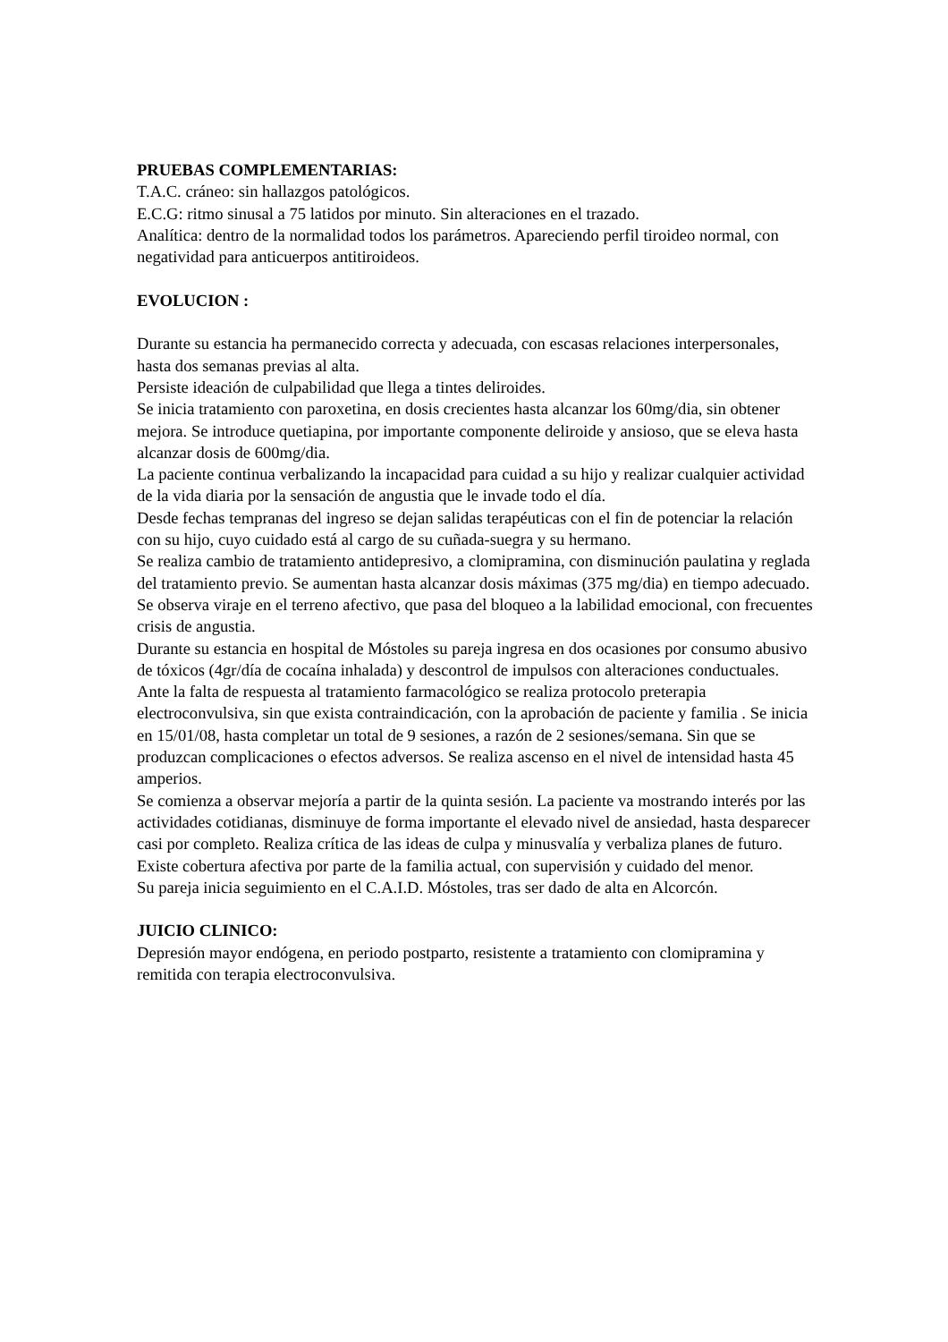PRUEBAS COMPLEMENTARIAS:
T.A.C. cráneo: sin hallazgos patológicos.
E.C.G: ritmo sinusal a 75 latidos por minuto. Sin alteraciones en el trazado.
Analítica: dentro de la normalidad todos los parámetros. Apareciendo perfil tiroideo normal, con negatividad para anticuerpos antitiroideos.
EVOLUCION :
Durante su estancia ha permanecido correcta y adecuada, con escasas relaciones interpersonales, hasta dos semanas previas al alta.
Persiste ideación de culpabilidad que llega a tintes deliroides.
Se inicia tratamiento con paroxetina, en dosis crecientes hasta alcanzar los 60mg/dia, sin obtener mejora. Se introduce quetiapina, por importante componente deliroide y ansioso, que se eleva hasta alcanzar dosis de 600mg/dia.
La paciente continua verbalizando la incapacidad para cuidad a su hijo y realizar cualquier actividad de la vida diaria por la sensación de angustia que le invade todo el día.
Desde fechas tempranas del ingreso se dejan salidas terapéuticas con el fin de potenciar la relación con su hijo, cuyo cuidado está al cargo de su cuñada-suegra y su hermano.
Se realiza cambio de tratamiento antidepresivo, a clomipramina, con disminución paulatina y reglada del tratamiento previo. Se aumentan hasta alcanzar dosis máximas (375 mg/dia) en tiempo adecuado.
Se observa viraje en el terreno afectivo, que pasa del bloqueo a la labilidad emocional, con frecuentes crisis de angustia.
Durante su estancia en hospital de Móstoles su pareja ingresa en dos ocasiones por consumo abusivo de tóxicos (4gr/día de cocaína inhalada) y descontrol de impulsos con alteraciones conductuales.
Ante la falta de respuesta al tratamiento farmacológico se realiza protocolo preterapia electroconvulsiva, sin que exista contraindicación, con la aprobación de paciente y familia . Se inicia en 15/01/08, hasta completar un total de 9 sesiones, a razón de 2 sesiones/semana. Sin que se produzcan complicaciones o efectos adversos. Se realiza ascenso en el nivel de intensidad hasta 45 amperios.
Se comienza a observar mejoría a partir de la quinta sesión. La paciente va mostrando interés por las actividades cotidianas, disminuye de forma importante el elevado nivel de ansiedad, hasta desparecer casi por completo. Realiza crítica de las ideas de culpa y minusvalía y verbaliza planes de futuro.
Existe cobertura afectiva por parte de la familia actual, con supervisión y cuidado del menor.
Su pareja inicia seguimiento en el C.A.I.D. Móstoles, tras ser dado de alta en Alcorcón.
JUICIO CLINICO:
Depresión mayor endógena, en periodo postparto, resistente a tratamiento con clomipramina y remitida con terapia electroconvulsiva.